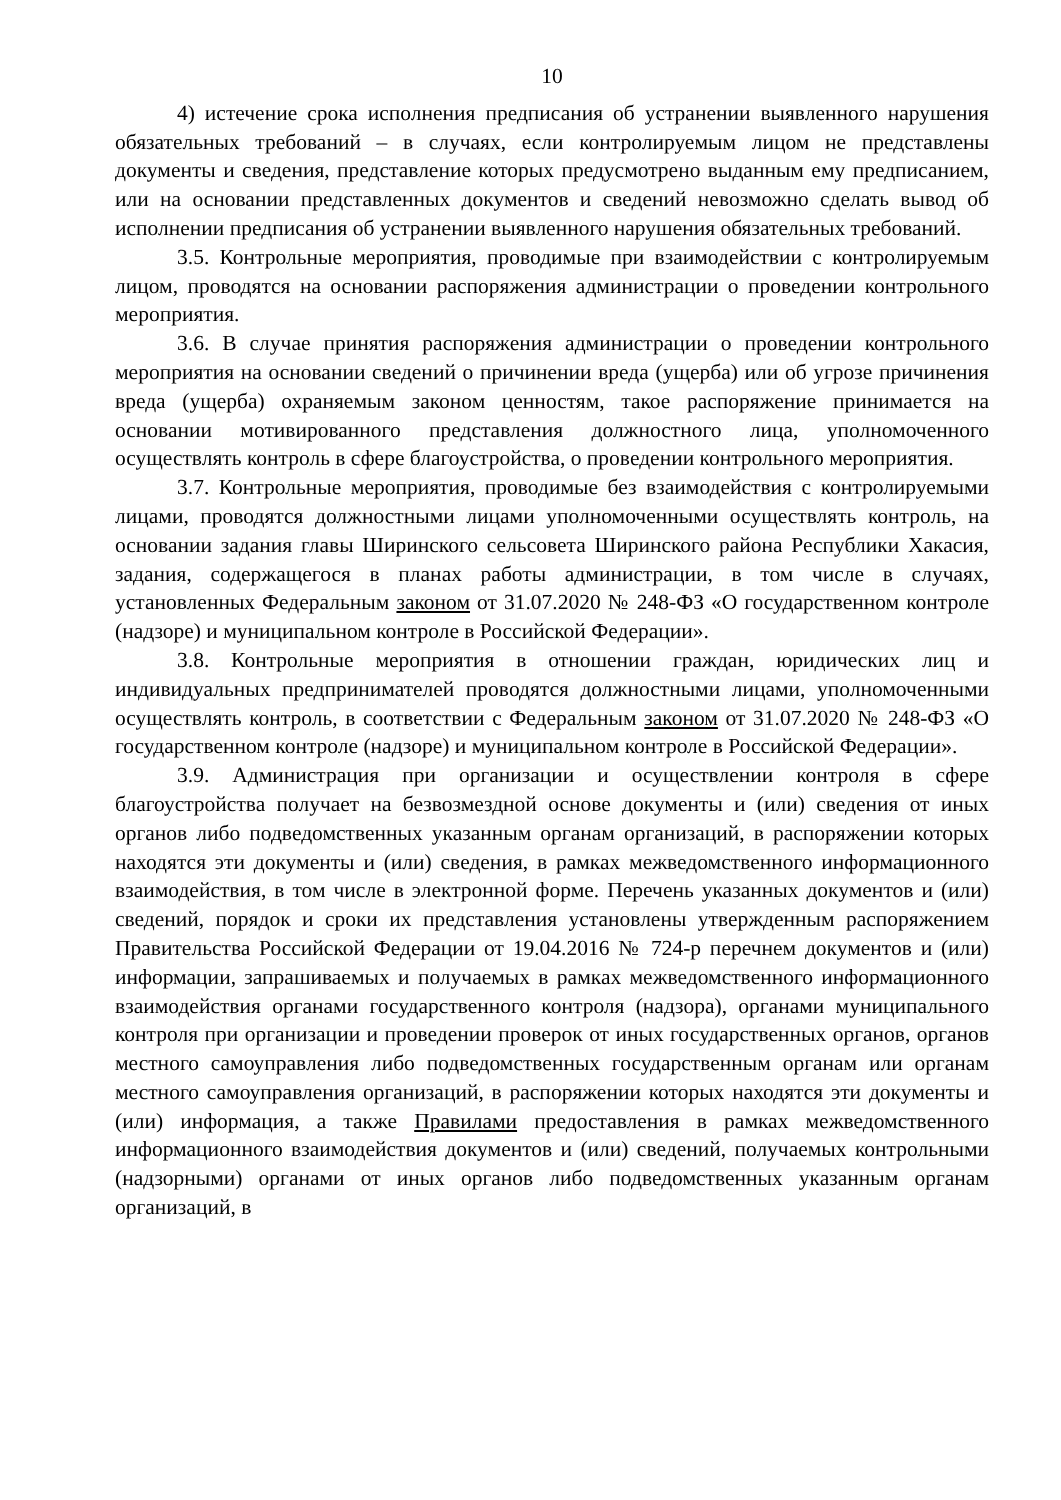10
4) истечение срока исполнения предписания об устранении выявленного нарушения обязательных требований – в случаях, если контролируемым лицом не представлены документы и сведения, представление которых предусмотрено выданным ему предписанием, или на основании представленных документов и сведений невозможно сделать вывод об исполнении предписания об устранении выявленного нарушения обязательных требований.
3.5. Контрольные мероприятия, проводимые при взаимодействии с контролируемым лицом, проводятся на основании распоряжения администрации о проведении контрольного мероприятия.
3.6. В случае принятия распоряжения администрации о проведении контрольного мероприятия на основании сведений о причинении вреда (ущерба) или об угрозе причинения вреда (ущерба) охраняемым законом ценностям, такое распоряжение принимается на основании мотивированного представления должностного лица, уполномоченного осуществлять контроль в сфере благоустройства, о проведении контрольного мероприятия.
3.7. Контрольные мероприятия, проводимые без взаимодействия с контролируемыми лицами, проводятся должностными лицами уполномоченными осуществлять контроль, на основании задания главы Ширинского сельсовета Ширинского района Республики Хакасия, задания, содержащегося в планах работы администрации, в том числе в случаях, установленных Федеральным законом от 31.07.2020 № 248-ФЗ «О государственном контроле (надзоре) и муниципальном контроле в Российской Федерации».
3.8. Контрольные мероприятия в отношении граждан, юридических лиц и индивидуальных предпринимателей проводятся должностными лицами, уполномоченными осуществлять контроль, в соответствии с Федеральным законом от 31.07.2020 № 248-ФЗ «О государственном контроле (надзоре) и муниципальном контроле в Российской Федерации».
3.9. Администрация при организации и осуществлении контроля в сфере благоустройства получает на безвозмездной основе документы и (или) сведения от иных органов либо подведомственных указанным органам организаций, в распоряжении которых находятся эти документы и (или) сведения, в рамках межведомственного информационного взаимодействия, в том числе в электронной форме. Перечень указанных документов и (или) сведений, порядок и сроки их представления установлены утвержденным распоряжением Правительства Российской Федерации от 19.04.2016 № 724-р перечнем документов и (или) информации, запрашиваемых и получаемых в рамках межведомственного информационного взаимодействия органами государственного контроля (надзора), органами муниципального контроля при организации и проведении проверок от иных государственных органов, органов местного самоуправления либо подведомственных государственным органам или органам местного самоуправления организаций, в распоряжении которых находятся эти документы и (или) информация, а также Правилами предоставления в рамках межведомственного информационного взаимодействия документов и (или) сведений, получаемых контрольными (надзорными) органами от иных органов либо подведомственных указанным органам организаций, в